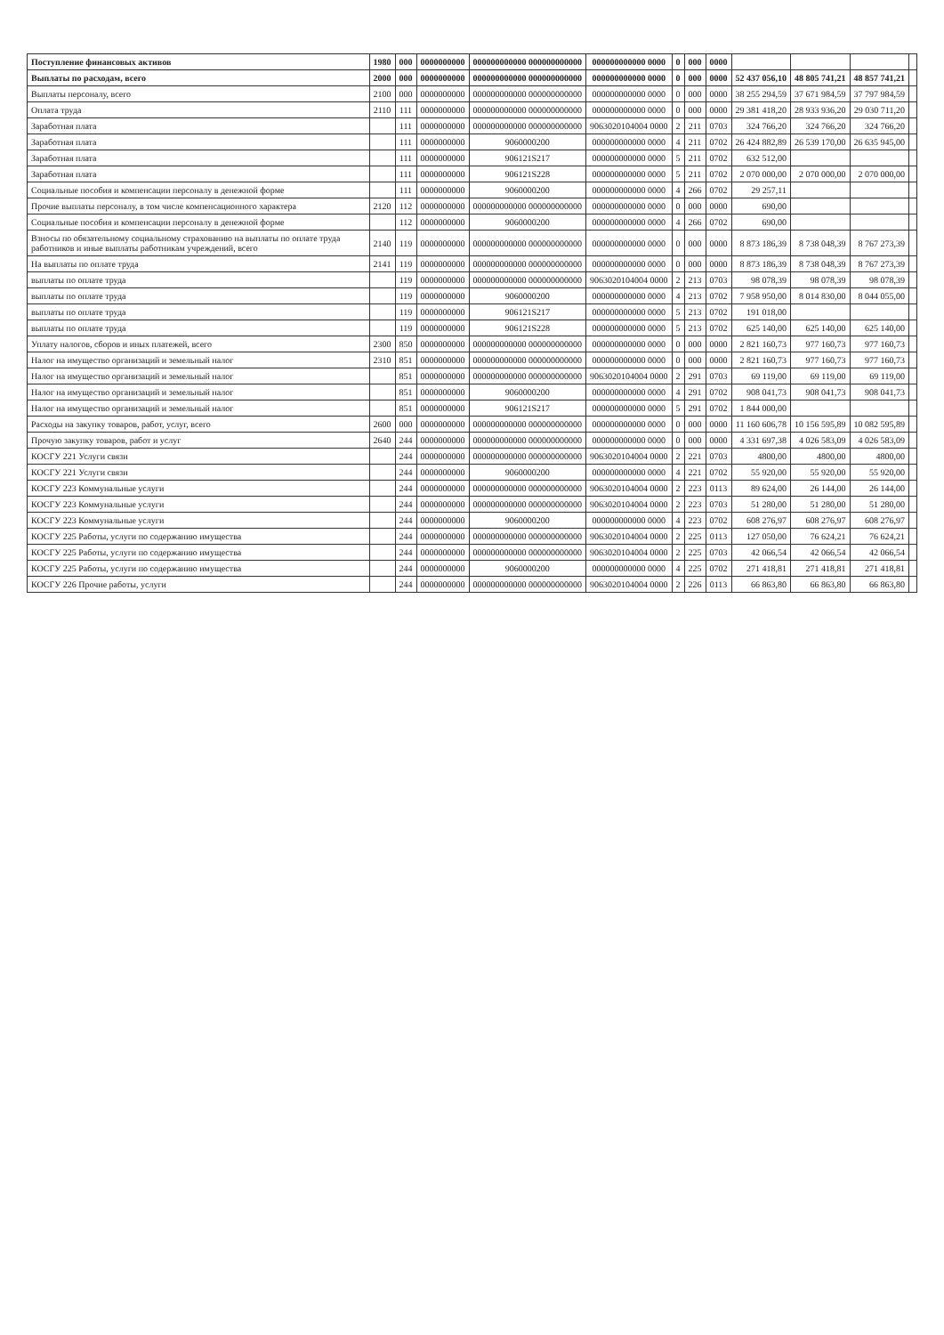| Поступление финансовых активов | 1980 | 000 | 0000000000 | 000000000000 000000000000 | 000000000000 0000 | 0 | 000 | 0000 | | | | |
| Выплаты по расходам, всего | 2000 | 000 | 0000000000 | 000000000000 000000000000 | 000000000000 0000 | 0 | 000 | 0000 | 52 437 056,10 | 48 805 741,21 | 48 857 741,21 | |
| Выплаты персоналу, всего | 2100 | 000 | 0000000000 | 000000000000 000000000000 | 000000000000 0000 | 0 | 000 | 0000 | 38 255 294,59 | 37 671 984,59 | 37 797 984,59 | |
| Оплата труда | 2110 | 111 | 0000000000 | 000000000000 000000000000 | 000000000000 0000 | 0 | 000 | 0000 | 29 381 418,20 | 28 933 936,20 | 29 030 711,20 | |
| Заработная плата | | 111 | 0000000000 | 000000000000 000000000000 | 9063020104004 0000 | 2 | 211 | 0703 | 324 766,20 | 324 766,20 | 324 766,20 | |
| Заработная плата | | 111 | 0000000000 | 9060000200 | 000000000000 0000 | 4 | 211 | 0702 | 26 424 882,89 | 26 539 170,00 | 26 635 945,00 | |
| Заработная плата | | 111 | 0000000000 | 906121S217 | 000000000000 0000 | 5 | 211 | 0702 | 632 512,00 | | | |
| Заработная плата | | 111 | 0000000000 | 906121S228 | 000000000000 0000 | 5 | 211 | 0702 | 2 070 000,00 | 2 070 000,00 | 2 070 000,00 | |
| Социальные пособия и компенсации персоналу в денежной форме | | 111 | 0000000000 | 9060000200 | 000000000000 0000 | 4 | 266 | 0702 | 29 257,11 | | | |
| Прочие выплаты персоналу, в том числе компенсационного характера | 2120 | 112 | 0000000000 | 000000000000 000000000000 | 000000000000 0000 | 0 | 000 | 0000 | 690,00 | | | |
| Социальные пособия и компенсации персоналу в денежной форме | | 112 | 0000000000 | 9060000200 | 000000000000 0000 | 4 | 266 | 0702 | 690,00 | | | |
| Взносы по обязательному социальному страхованию на выплаты по оплате труда работников и иные выплаты работникам учреждений, всего | 2140 | 119 | 0000000000 | 000000000000 000000000000 | 000000000000 0000 | 0 | 000 | 0000 | 8 873 186,39 | 8 738 048,39 | 8 767 273,39 | |
| На выплаты по оплате труда | 2141 | 119 | 0000000000 | 000000000000 000000000000 | 000000000000 0000 | 0 | 000 | 0000 | 8 873 186,39 | 8 738 048,39 | 8 767 273,39 | |
| выплаты по оплате труда | | 119 | 0000000000 | 000000000000 000000000000 | 9063020104004 0000 | 2 | 213 | 0703 | 98 078,39 | 98 078,39 | 98 078,39 | |
| выплаты по оплате труда | | 119 | 0000000000 | 9060000200 | 000000000000 0000 | 4 | 213 | 0702 | 7 958 950,00 | 8 014 830,00 | 8 044 055,00 | |
| выплаты по оплате труда | | 119 | 0000000000 | 906121S217 | 000000000000 0000 | 5 | 213 | 0702 | 191 018,00 | | | |
| выплаты по оплате труда | | 119 | 0000000000 | 906121S228 | 000000000000 0000 | 5 | 213 | 0702 | 625 140,00 | 625 140,00 | 625 140,00 | |
| Уплату налогов, сборов и иных платежей, всего | 2300 | 850 | 0000000000 | 000000000000 000000000000 | 000000000000 0000 | 0 | 000 | 0000 | 2 821 160,73 | 977 160,73 | 977 160,73 | |
| Налог на имущество организаций и земельный налог | 2310 | 851 | 0000000000 | 000000000000 000000000000 | 000000000000 0000 | 0 | 000 | 0000 | 2 821 160,73 | 977 160,73 | 977 160,73 | |
| Налог на имущество организаций и земельный налог | | 851 | 0000000000 | 000000000000 000000000000 | 9063020104004 0000 | 2 | 291 | 0703 | 69 119,00 | 69 119,00 | 69 119,00 | |
| Налог на имущество организаций и земельный налог | | 851 | 0000000000 | 9060000200 | 000000000000 0000 | 4 | 291 | 0702 | 908 041,73 | 908 041,73 | 908 041,73 | |
| Налог на имущество организаций и земельный налог | | 851 | 0000000000 | 906121S217 | 000000000000 0000 | 5 | 291 | 0702 | 1 844 000,00 | | | |
| Расходы на закупку товаров, работ, услуг, всего | 2600 | 000 | 0000000000 | 000000000000 000000000000 | 000000000000 0000 | 0 | 000 | 0000 | 11 160 606,78 | 10 156 595,89 | 10 082 595,89 | |
| Прочую закупку товаров, работ и услуг | 2640 | 244 | 0000000000 | 000000000000 000000000000 | 000000000000 0000 | 0 | 000 | 0000 | 4 331 697,38 | 4 026 583,09 | 4 026 583,09 | |
| КОСГУ 221 Услуги связи | | 244 | 0000000000 | 000000000000 000000000000 | 9063020104004 0000 | 2 | 221 | 0703 | 4800,00 | 4800,00 | 4800,00 | |
| КОСГУ 221 Услуги связи | | 244 | 0000000000 | 9060000200 | 000000000000 0000 | 4 | 221 | 0702 | 55 920,00 | 55 920,00 | 55 920,00 | |
| КОСГУ 223 Коммунальные услуги | | 244 | 0000000000 | 000000000000 000000000000 | 9063020104004 0000 | 2 | 223 | 0113 | 89 624,00 | 26 144,00 | 26 144,00 | |
| КОСГУ 223 Коммунальные услуги | | 244 | 0000000000 | 000000000000 000000000000 | 9063020104004 0000 | 2 | 223 | 0703 | 51 280,00 | 51 280,00 | 51 280,00 | |
| КОСГУ 223 Коммунальные услуги | | 244 | 0000000000 | 9060000200 | 000000000000 0000 | 4 | 223 | 0702 | 608 276,97 | 608 276,97 | 608 276,97 | |
| КОСГУ 225 Работы, услуги по содержанию имущества | | 244 | 0000000000 | 000000000000 000000000000 | 9063020104004 0000 | 2 | 225 | 0113 | 127 050,00 | 76 624,21 | 76 624,21 | |
| КОСГУ 225 Работы, услуги по содержанию имущества | | 244 | 0000000000 | 000000000000 000000000000 | 9063020104004 0000 | 2 | 225 | 0703 | 42 066,54 | 42 066,54 | 42 066,54 | |
| КОСГУ 225 Работы, услуги по содержанию имущества | | 244 | 0000000000 | 9060000200 | 000000000000 0000 | 4 | 225 | 0702 | 271 418,81 | 271 418,81 | 271 418,81 | |
| КОСГУ 226 Прочие работы, услуги | | 244 | 0000000000 | 000000000000 000000000000 | 9063020104004 0000 | 2 | 226 | 0113 | 66 863,80 | 66 863,80 | 66 863,80 | |